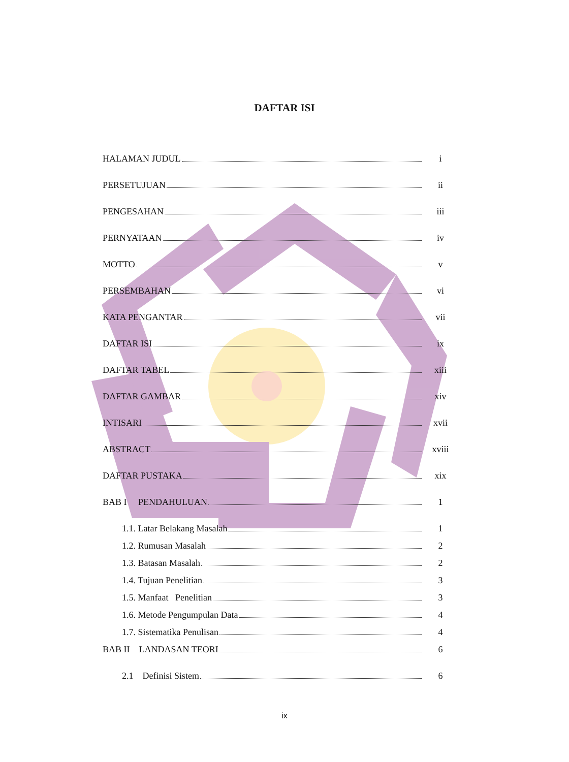DAFTAR ISI
HALAMAN JUDUL i
PERSETUJUAN ii
PENGESAHAN iii
PERNYATAAN iv
MOTTO v
PERSEMBAHAN vi
KATA PENGANTAR vii
DAFTAR ISI ix
DAFTAR TABEL xiii
DAFTAR GAMBAR xiv
INTISARI xvii
ABSTRACT xviii
DAFTAR PUSTAKA xix
BAB I PENDAHULUAN 1
1.1. Latar Belakang Masalah 1
1.2. Rumusan Masalah 2
1.3. Batasan Masalah 2
1.4. Tujuan Penelitian 3
1.5. Manfaat Penelitian 3
1.6. Metode Pengumpulan Data 4
1.7. Sistematika Penulisan 4
BAB II LANDASAN TEORI 6
2.1 Definisi Sistem 6
ix